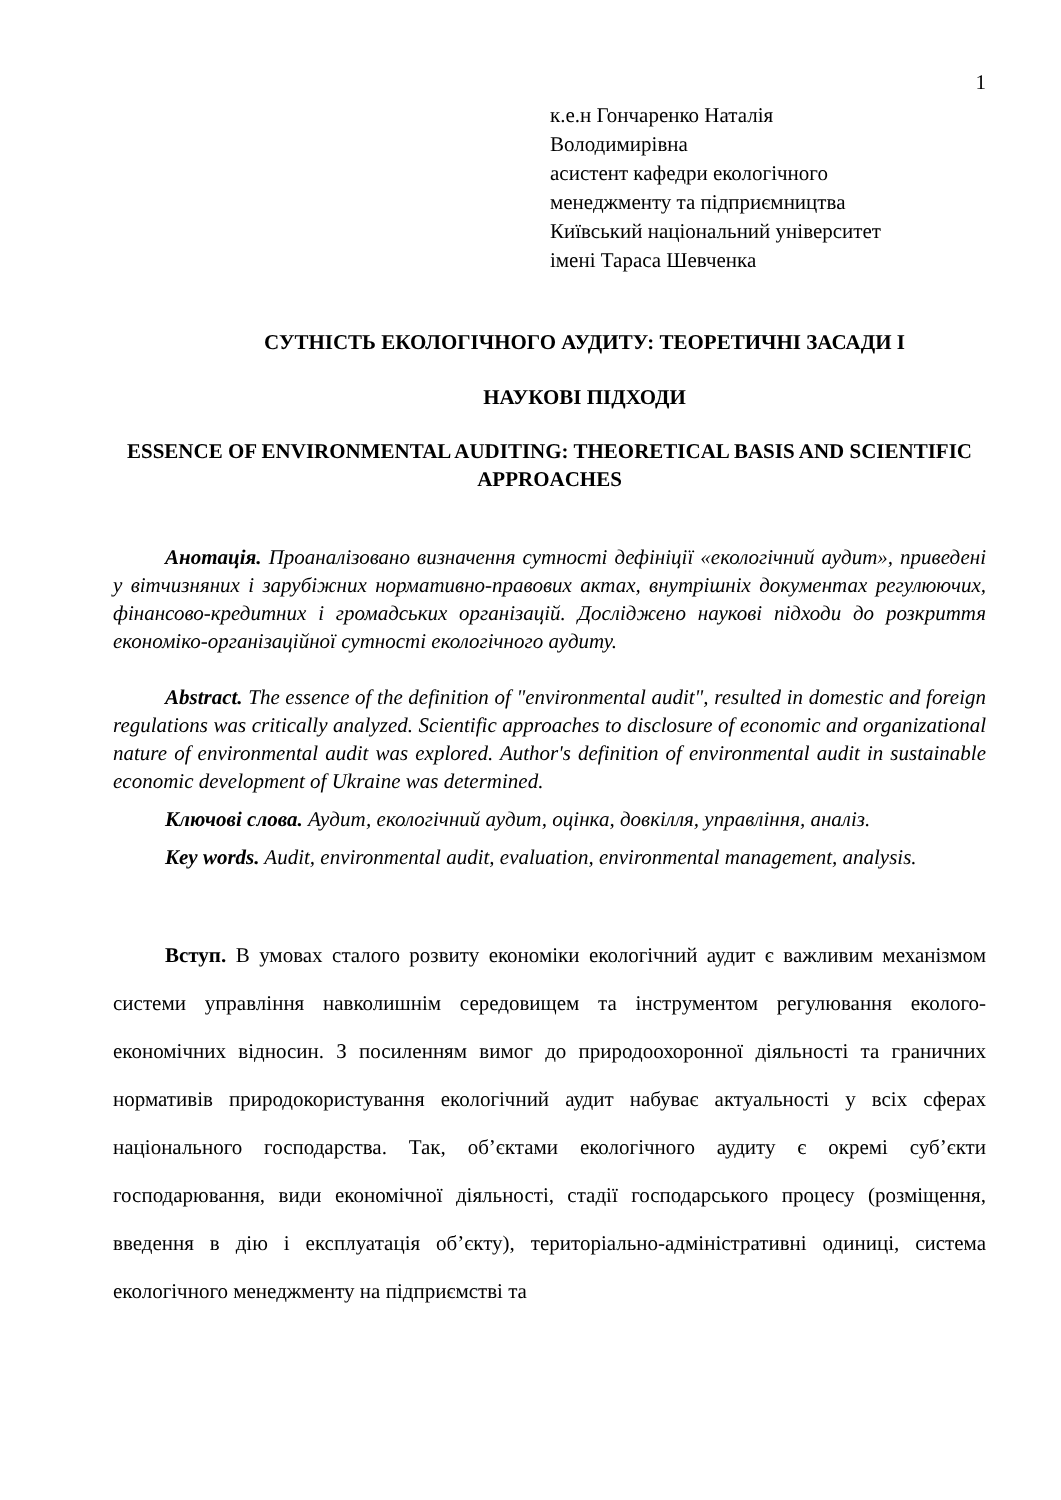1
к.е.н Гончаренко Наталія
Володимирівна
асистент кафедри екологічного
менеджменту та підприємництва
Київський національний університет
імені Тараса Шевченка
СУТНІСТЬ ЕКОЛОГІЧНОГО АУДИТУ: ТЕОРЕТИЧНІ ЗАСАДИ І
НАУКОВІ ПІДХОДИ
ESSENCE OF ENVIRONMENTAL AUDITING: THEORETICAL BASIS AND SCIENTIFIC APPROACHES
Анотація. Проаналізовано визначення сутності дефініції «екологічний аудит», приведені у вітчизняних і зарубіжних нормативно-правових актах, внутрішніх документах регулюючих, фінансово-кредитних і громадських організацій. Досліджено наукові підходи до розкриття економіко-організаційної сутності екологічного аудиту.
Abstract. The essence of the definition of "environmental audit", resulted in domestic and foreign regulations was critically analyzed. Scientific approaches to disclosure of economic and organizational nature of environmental audit was explored. Author's definition of environmental audit in sustainable economic development of Ukraine was determined.
Ключові слова. Аудит, екологічний аудит, оцінка, довкілля, управління, аналіз.
Key words. Audit, environmental audit, evaluation, environmental management, analysis.
Вступ. В умовах сталого розвиту економіки екологічний аудит є важливим механізмом системи управління навколишнім середовищем та інструментом регулювання еколого-економічних відносин. З посиленням вимог до природоохоронної діяльності та граничних нормативів природокористування екологічний аудит набуває актуальності у всіх сферах національного господарства. Так, об’єктами екологічного аудиту є окремі суб’єкти господарювання, види економічної діяльності, стадії господарського процесу (розміщення, введення в дію і експлуатація об’єкту), територіально-адміністративні одиниці, система екологічного менеджменту на підприємстві та